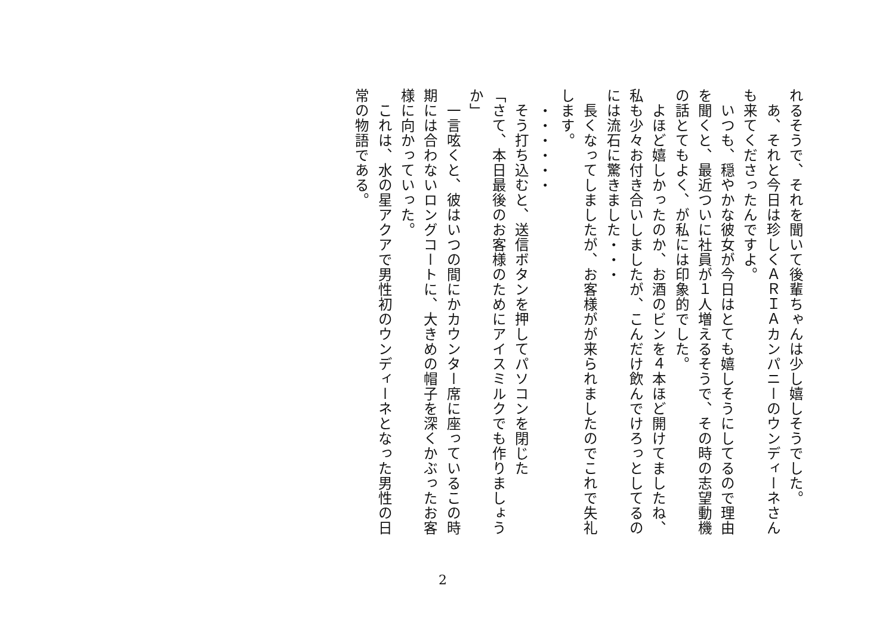れるそうで、それを聞いて後輩ちゃんは少し嬉しそうでした。
　あ、それと今日は珍しくＡＲＩＡカンパニーのウンディーネさんも来てくださったんですよ。
　いつも、穏やかな彼女が今日はとても嬉しそうにしてるので理由を聞くと、最近ついに社員が１人増えるそうで、その時の志望動機の話とてもよく、が私には印象的でした。
　よほど嬉しかったのか、お酒のビンを４本ほど開けてましたね、私も少々お付き合いしましたが、こんだけ飲んでけろっとしてるのには流石に驚きました・・・
　長くなってしましたが、お客様がが来られましたのでこれで失礼します。
　・・・・・・
　そう打ち込むと、送信ボタンを押してパソコンを閉じた
「さて、本日最後のお客様のためにアイスミルクでも作りましょうか」
　一言呟くと、彼はいつの間にかカウンター席に座っているこの時期には合わないロングコートに、大きめの帽子を深くかぶったお客様に向かっていった。
　これは、水の星アクアで男性初のウンディーネとなった男性の日常の物語である。
2